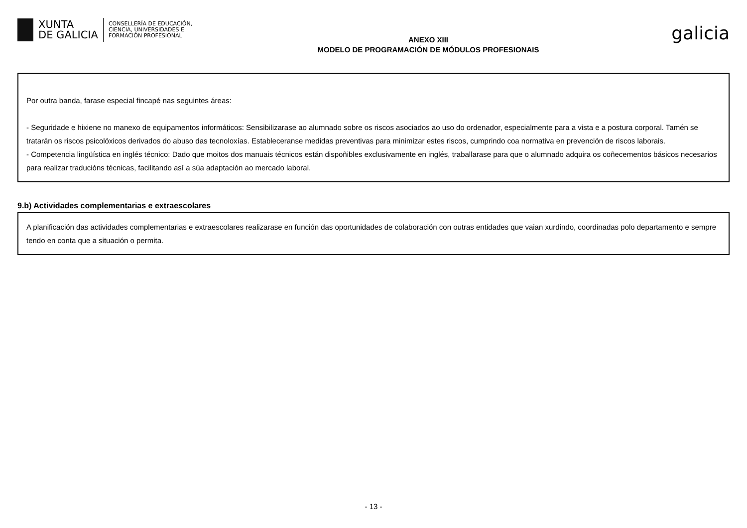XUNTA
DE GALICIA
CONSELLERÍA DE EDUCACIÓN,
CIENCIA, UNIVERSIDADES E
FORMACIÓN PROFESIONAL
ANEXO XIII
MODELO DE PROGRAMACIÓN DE MÓDULOS PROFESIONAIS
galicia
Por outra banda, farase especial fincapé nas seguintes áreas:
- Seguridade e hixiene no manexo de equipamentos informáticos: Sensibilizarase ao alumnado sobre os riscos asociados ao uso do ordenador, especialmente para a vista e a postura corporal. Tamén se tratarán os riscos psicolóxicos derivados do abuso das tecnoloxías. Estableceranse medidas preventivas para minimizar estes riscos, cumprindo coa normativa en prevención de riscos laborais.
- Competencia lingüística en inglés técnico: Dado que moitos dos manuais técnicos están dispoñibles exclusivamente en inglés, traballarase para que o alumnado adquira os coñecementos básicos necesarios para realizar traducións técnicas, facilitando así a súa adaptación ao mercado laboral.
9.b) Actividades complementarias e extraescolares
A planificación das actividades complementarias e extraescolares realizarase en función das oportunidades de colaboración con outras entidades que vaian xurdindo, coordinadas polo departamento e sempre tendo en conta que a situación o permita.
- 13 -